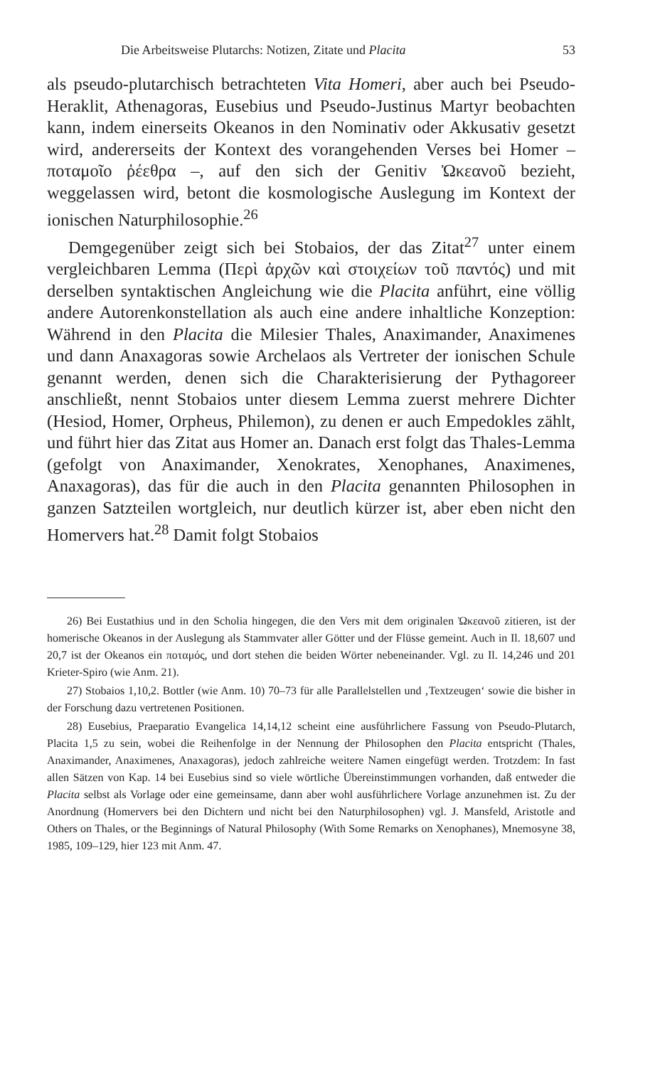Die Arbeitsweise Plutarchs: Notizen, Zitate und Placita 53
als pseudo-plutarchisch betrachteten Vita Homeri, aber auch bei Pseudo-Heraklit, Athenagoras, Eusebius und Pseudo-Justinus Martyr beobachten kann, indem einerseits Okeanos in den Nominativ oder Akkusativ gesetzt wird, andererseits der Kontext des vorangehenden Verses bei Homer – ποταμοῖο ῥέεθρα –, auf den sich der Genitiv Ὠκεανοῦ bezieht, weggelassen wird, betont die kosmologische Auslegung im Kontext der ionischen Naturphilosophie.<sup>26</sup>
Demgegenüber zeigt sich bei Stobaios, der das Zitat<sup>27</sup> unter einem vergleichbaren Lemma (Περὶ ἀρχῶν καὶ στοιχείων τοῦ παντός) und mit derselben syntaktischen Angleichung wie die Placita anführt, eine völlig andere Autorenkonstellation als auch eine andere inhaltliche Konzeption: Während in den Placita die Milesier Thales, Anaximander, Anaximenes und dann Anaxagoras sowie Archelaos als Vertreter der ionischen Schule genannt werden, denen sich die Charakterisierung der Pythagoreer anschließt, nennt Stobaios unter diesem Lemma zuerst mehrere Dichter (Hesiod, Homer, Orpheus, Philemon), zu denen er auch Empedokles zählt, und führt hier das Zitat aus Homer an. Danach erst folgt das Thales-Lemma (gefolgt von Anaximander, Xenokrates, Xenophanes, Anaximenes, Anaxagoras), das für die auch in den Placita genannten Philosophen in ganzen Satzteilen wortgleich, nur deutlich kürzer ist, aber eben nicht den Homervers hat.<sup>28</sup> Damit folgt Stobaios
26) Bei Eustathius und in den Scholia hingegen, die den Vers mit dem originalen Ὠκεανοῦ zitieren, ist der homerische Okeanos in der Auslegung als Stammvater aller Götter und der Flüsse gemeint. Auch in Il. 18,607 und 20,7 ist der Okeanos ein ποταμός, und dort stehen die beiden Wörter nebeneinander. Vgl. zu Il. 14,246 und 201 Krieter-Spiro (wie Anm. 21).
27) Stobaios 1,10,2. Bottler (wie Anm. 10) 70–73 für alle Parallelstellen und ‚Textzeugen‘ sowie die bisher in der Forschung dazu vertretenen Positionen.
28) Eusebius, Praeparatio Evangelica 14,14,12 scheint eine ausführlichere Fassung von Pseudo-Plutarch, Placita 1,5 zu sein, wobei die Reihenfolge in der Nennung der Philosophen den Placita entspricht (Thales, Anaximander, Anaximenes, Anaxagoras), jedoch zahlreiche weitere Namen eingefügt werden. Trotzdem: In fast allen Sätzen von Kap. 14 bei Eusebius sind so viele wörtliche Übereinstimmungen vorhanden, daß entweder die Placita selbst als Vorlage oder eine gemeinsame, dann aber wohl ausführlichere Vorlage anzunehmen ist. Zu der Anordnung (Homervers bei den Dichtern und nicht bei den Naturphilosophen) vgl. J. Mansfeld, Aristotle and Others on Thales, or the Beginnings of Natural Philosophy (With Some Remarks on Xenophanes), Mnemosyne 38, 1985, 109–129, hier 123 mit Anm. 47.